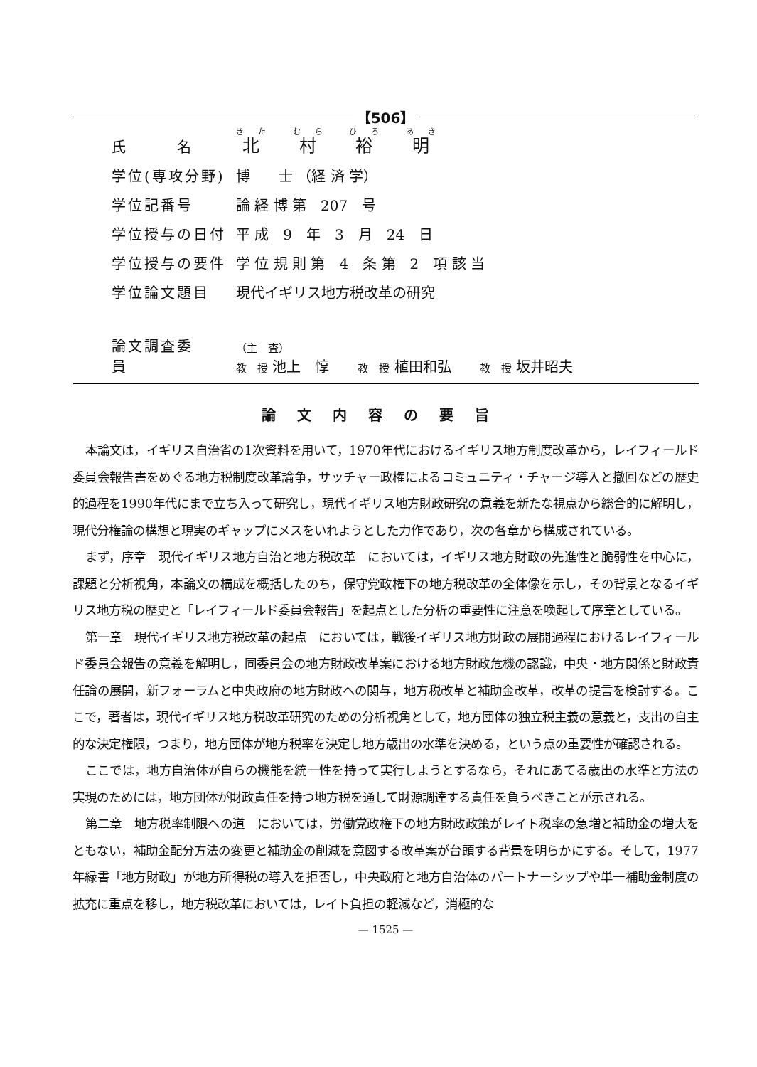【506】
| 氏 名 | 北 村 裕 明 |
| 学位(専攻分野) | 博 士 （経 済 学） |
| 学位記番号 | 論 経 博 第 207 号 |
| 学位授与の日付 | 平 成 9 年 3 月 24 日 |
| 学位授与の要件 | 学 位 規 則 第 4 条 第 2 項 該 当 |
| 学位論文題目 | 現代イギリス地方税改革の研究 |
論文調査委員 （主　査）
教　授 池上　惇 教　授 植田和弘 教　授 坂井昭夫
論文内容の要旨
本論文は，イギリス自治省の1次資料を用いて，1970年代におけるイギリス地方制度改革から，レイフィールド委員会報告書をめぐる地方税制度改革論争，サッチャー政権によるコミュニティ・チャージ導入と撤回などの歴史的過程を1990年代にまで立ち入って研究し，現代イギリス地方財政研究の意義を新たな視点から総合的に解明し，現代分権論の構想と現実のギャップにメスをいれようとした力作であり，次の各章から構成されている。
まず，序章　現代イギリス地方自治と地方税改革　においては，イギリス地方財政の先進性と脆弱性を中心に，課題と分析視角，本論文の構成を概括したのち，保守党政権下の地方税改革の全体像を示し，その背景となるイギリス地方税の歴史と「レイフィールド委員会報告」を起点とした分析の重要性に注意を喚起して序章としている。
第一章　現代イギリス地方税改革の起点　においては，戦後イギリス地方財政の展開過程におけるレイフィールド委員会報告の意義を解明し，同委員会の地方財政改革案における地方財政危機の認識，中央・地方関係と財政責任論の展開，新フォーラムと中央政府の地方財政への関与，地方税改革と補助金改革，改革の提言を検討する。ここで，著者は，現代イギリス地方税改革研究のための分析視角として，地方団体の独立税主義の意義と，支出の自主的な決定権限，つまり，地方団体が地方税率を決定し地方歳出の水準を決める，という点の重要性が確認される。
ここでは，地方自治体が自らの機能を統一性を持って実行しようとするなら，それにあてる歳出の水準と方法の実現のためには，地方団体が財政責任を持つ地方税を通して財源調達する責任を負うべきことが示される。
第二章　地方税率制限への道　においては，労働党政権下の地方財政政策がレイト税率の急増と補助金の増大をともない，補助金配分方法の変更と補助金の削減を意図する改革案が台頭する背景を明らかにする。そして，1977年緑書「地方財政」が地方所得税の導入を拒否し，中央政府と地方自治体のパートナーシップや単一補助金制度の拡充に重点を移し，地方税改革においては，レイト負担の軽減など，消極的な
— 1525 —